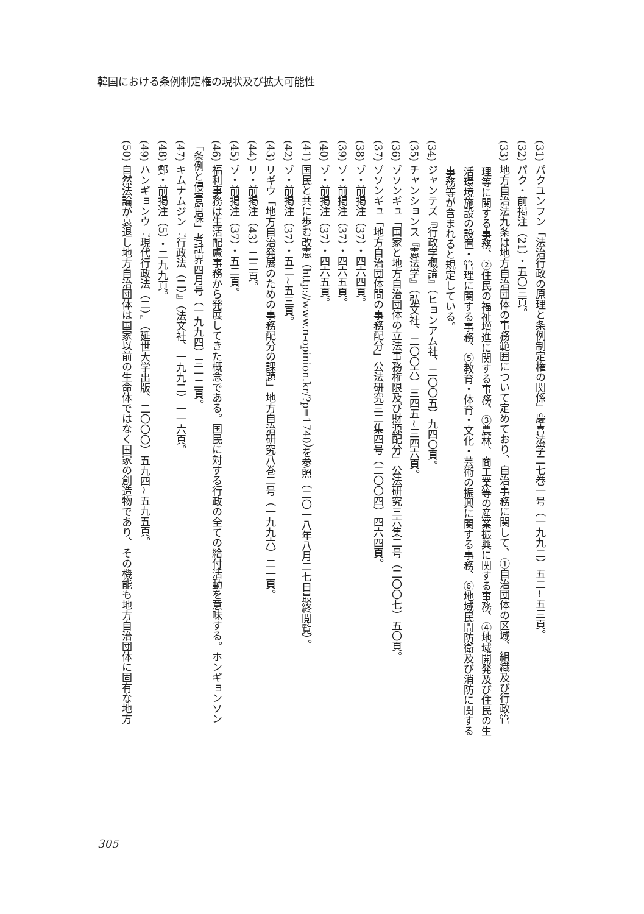韓国における条例制定権の現状及び拡大可能性
(31) パクユンフン「法治行政の原理と条例制定権の関係」慶喜法学二七巻一号（一九九二）五二~五三頁。
(32) パク・前掲注（21）・五〇三頁。
(33) 地方自治法九条は地方自治団体の事務範囲について定めており、自治事務に関して、①自治団体の区域、組織及び行政管
理等に関する事務、②住民の福祉増進に関する事務、③農林、商工業等の産業振興に関する事務、④地域開発及び住民の生
活環境施設の設置・管理に関する事務、⑤教育・体育・文化・芸術の振興に関する事務、⑥地域民間防衛及び消防に関する
事務等が含まれると規定している。
(34) ジャンテズ『行政学概論』（ヒョンアム社、二〇〇五）九四〇頁。
(35) チャンションス『憲法学』（弘文社、二〇〇六）三四五~三四六頁。
(36) ゾソンギュ「国家と地方自治団体の立法事務権限及び財源配分」公法研究三六集二号（二〇〇七）五〇頁。
(37) ゾソンギュ「地方自治団体間の事務配分」公法研究三二集四号（二〇〇四）四六四頁。
(38) ゾ・前掲注（37）・四六四頁。
(39) ゾ・前掲注（37）・四六五頁。
(40) ゾ・前掲注（37）・四六五頁。
(41) 国民と共に歩む改憲（http://www.n-opinion.kr/?p=1740）を参照（二〇一八年八月二七日最終閲覧）。
(42) ゾ・前掲注（37）・五二~五三頁。
(43) リギウ「地方自治発展のための事務配分の課題」地方自治研究八巻二号（一九九六）二一頁。
(44) リ・前掲注（43）二二頁。
(45) ゾ・前掲注（37）・五二頁。
(46) 福利事務は生活配慮事務から発展してきた概念である。国民に対する行政の全ての給付活動を意味する。ホンギョンソン
「条例と侵害留保」考試界四月号（一九九四）三一二頁。
(47) キムナムジン『行政法（二）』（法文社、一九九二）一一六頁。
(48) 鄭・前掲注（5）・二九九頁。
(49) ハンギョンウ『現代行政法（二）』（延世大学出版、二〇〇〇）五九四~五九五頁。
(50) 自然法論が衰退し地方自治団体は国家以前の生命体ではなく国家の創造物であり、その機能も地方自治団体に固有な地方
305